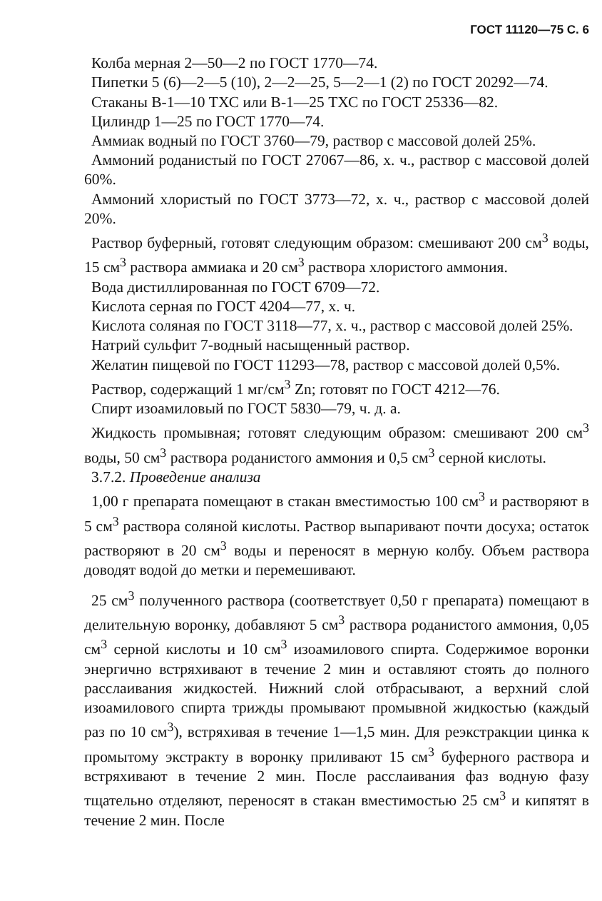ГОСТ 11120—75 С. 6
Колба мерная 2—50—2 по ГОСТ 1770—74.
Пипетки 5 (6)—2—5 (10), 2—2—25, 5—2—1 (2) по ГОСТ 20292—74.
Стаканы В-1—10 ТХС или В-1—25 ТХС по ГОСТ 25336—82.
Цилиндр 1—25 по ГОСТ 1770—74.
Аммиак водный по ГОСТ 3760—79, раствор с массовой долей 25%.
Аммоний роданистый по ГОСТ 27067—86, х. ч., раствор с массовой долей 60%.
Аммоний хлористый по ГОСТ 3773—72, х. ч., раствор с массовой долей 20%.
Раствор буферный, готовят следующим образом: смешивают 200 см<sup>3</sup> воды, 15 см<sup>3</sup> раствора аммиака и 20 см<sup>3</sup> раствора хлористого аммония.
Вода дистиллированная по ГОСТ 6709—72.
Кислота серная по ГОСТ 4204—77, х. ч.
Кислота соляная по ГОСТ 3118—77, х. ч., раствор с массовой долей 25%.
Натрий сульфит 7-водный насыщенный раствор.
Желатин пищевой по ГОСТ 11293—78, раствор с массовой долей 0,5%.
Раствор, содержащий 1 мг/см<sup>3</sup> Zn; готовят по ГОСТ 4212—76.
Спирт изоамиловый по ГОСТ 5830—79, ч. д. а.
Жидкость промывная; готовят следующим образом: смешивают 200 см<sup>3</sup> воды, 50 см<sup>3</sup> раствора роданистого аммония и 0,5 см<sup>3</sup> серной кислоты.
3.7.2. Проведение анализа
1,00 г препарата помещают в стакан вместимостью 100 см<sup>3</sup> и растворяют в 5 см<sup>3</sup> раствора соляной кислоты. Раствор выпаривают почти досуха; остаток растворяют в 20 см<sup>3</sup> воды и переносят в мерную колбу. Объем раствора доводят водой до метки и перемешивают.
25 см<sup>3</sup> полученного раствора (соответствует 0,50 г препарата) помещают в делительную воронку, добавляют 5 см<sup>3</sup> раствора роданистого аммония, 0,05 см<sup>3</sup> серной кислоты и 10 см<sup>3</sup> изоамилового спирта. Содержимое воронки энергично встряхивают в течение 2 мин и оставляют стоять до полного расслаивания жидкостей. Нижний слой отбрасывают, а верхний слой изоамилового спирта трижды промывают промывной жидкостью (каждый раз по 10 см<sup>3</sup>), встряхивая в течение 1—1,5 мин. Для реэкстракции цинка к промытому экстракту в воронку приливают 15 см<sup>3</sup> буферного раствора и встряхивают в течение 2 мин. После расслаивания фаз водную фазу тщательно отделяют, переносят в стакан вместимостью 25 см<sup>3</sup> и кипятят в течение 2 мин. После